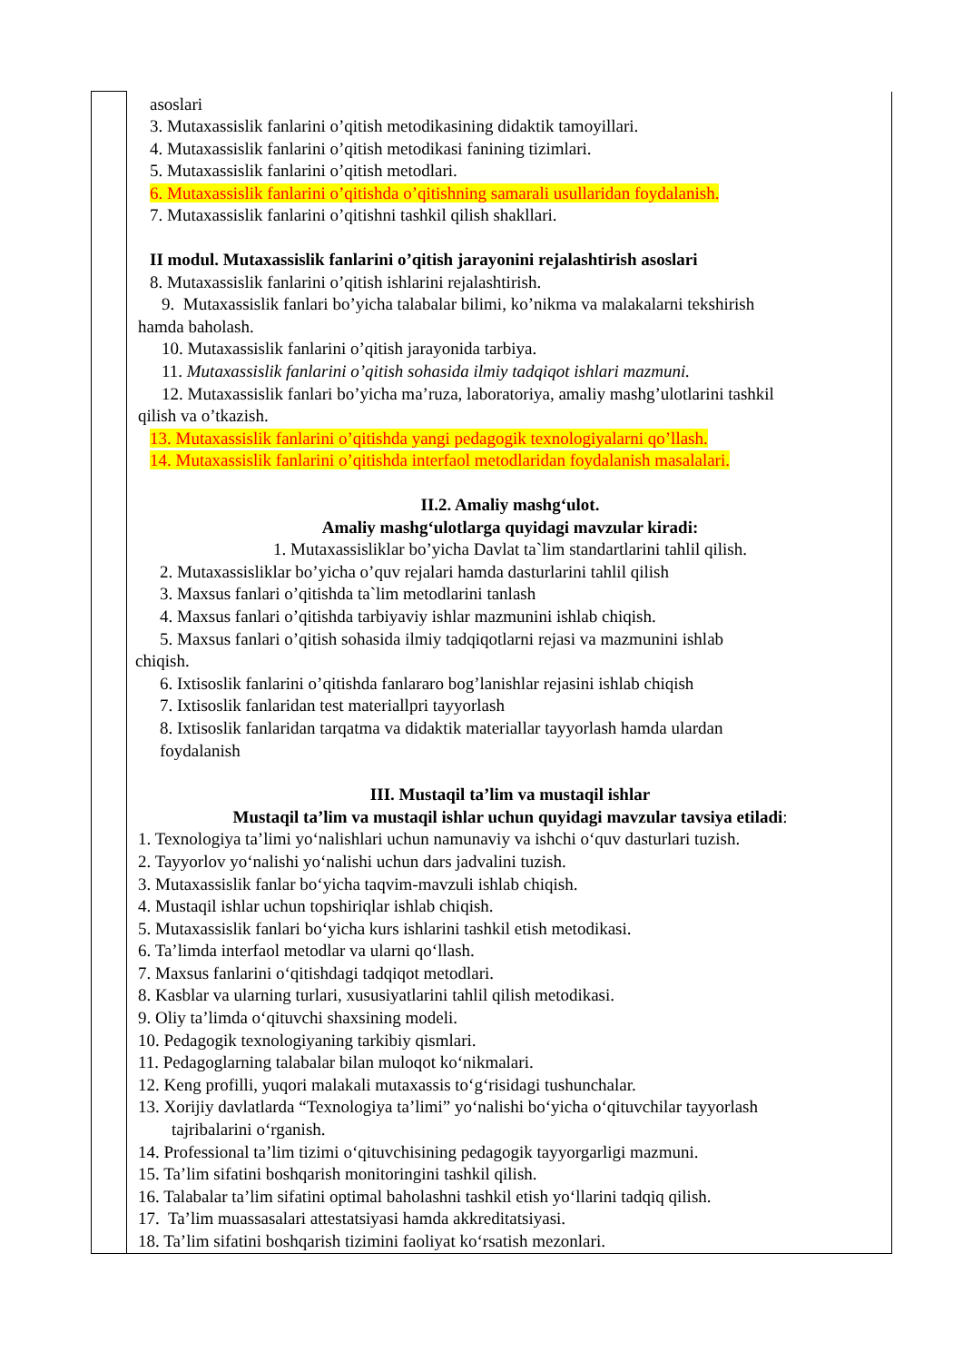| | asoslari 3. Mutaxassislik fanlarini o’qitish metodikasining didaktik tamoyillari. 4. Mutaxassislik fanlarini o’qitish metodikasi fanining tizimlari. 5. Mutaxassislik fanlarini o’qitish metodlari. 6. Mutaxassislik fanlarini o’qitishda o’qitishning samarali usullaridan foydalanish. 7. Mutaxassislik fanlarini o’qitishni tashkil qilish shakllari. II modul. Mutaxassislik fanlarini o’qitish jarayonini rejalashtirish asoslari 8. Mutaxassislik fanlarini o’qitish ishlarini rejalashtirish. 9. Mutaxassislik fanlari bo’yicha talabalar bilimi, ko’nikma va malakalarni tekshirish hamda baholash. 10. Mutaxassislik fanlarini o’qitish jarayonida tarbiya. 11. Mutaxassislik fanlarini o’qitish sohasida ilmiy tadqiqot ishlari mazmuni. 12. Mutaxassislik fanlari bo’yicha ma’ruza, laboratoriya, amaliy mashg’ulotlarini tashkil qilish va o’tkazish. 13. Mutaxassislik fanlarini o’qitishda yangi pedagogik texnologiyalarni qo’llash. 14. Mutaxassislik fanlarini o’qitishda interfaol metodlaridan foydalanish masalalari. II.2. Amaliy mashg‘ulot. Amaliy mashg‘ulotlarga quyidagi mavzular kiradi: 1. Mutaxassisliklar bo’yicha Davlat ta`lim standartlarini tahlil qilish. 2. Mutaxassisliklar bo’yicha o’quv rejalari hamda dasturlarini tahlil qilish 3. Maxsus fanlari o’qitishda ta`lim metodlarini tanlash 4. Maxsus fanlari o’qitishda tarbiyaviy ishlar mazmunini ishlab chiqish. 5. Maxsus fanlari o’qitish sohasida ilmiy tadqiqotlarni rejasi va mazmunini ishlab chiqish. 6. Ixtisoslik fanlarini o’qitishda fanlararo bog’lanishlar rejasini ishlab chiqish 7. Ixtisoslik fanlaridan test materiallpri tayyorlash 8. Ixtisoslik fanlaridan tarqatma va didaktik materiallar tayyorlash hamda ulardan foydalanish III. Mustaqil ta’lim va mustaqil ishlar Mustaqil ta’lim va mustaqil ishlar uchun quyidagi mavzular tavsiya etiladi : 1. Texnologiya ta’limi yo‘nalishlari uchun namunaviy va ishchi o‘quv dasturlari tuzish. 2. Tayyorlov yo‘nalishi yo‘nalishi uchun dars jadvalini tuzish. 3. Mutaxassislik fanlar bo‘yicha taqvim-mavzuli ishlab chiqish. 4. Mustaqil ishlar uchun topshiriqlar ishlab chiqish. 5. Mutaxassislik fanlari bo‘yicha kurs ishlarini tashkil etish metodikasi. 6. Ta’limda interfaol metodlar va ularni qo‘llash. 7. Maxsus fanlarini o‘qitishdagi tadqiqot metodlari. 8. Kasblar va ularning turlari, xususiyatlarini tahlil qilish metodikasi. 9. Oliy ta’limda o‘qituvchi shaxsining modeli. 10. Pedagogik texnologiyaning tarkibiy qismlari. 11. Pedagoglarning talabalar bilan muloqot ko‘nikmalari. 12. Keng profilli, yuqori malakali mutaxassis to‘g‘risidagi tushunchalar. 13. Xorijiy davlatlarda “Texnologiya ta’limi” yo‘nalishi bo‘yicha o‘qituvchilar tayyorlash tajribalarini o‘rganish. 14. Professional ta’lim tizimi o‘qituvchisining pedagogik tayyorgarligi mazmuni. 15. Ta’lim sifatini boshqarish monitoringini tashkil qilish. 16. Talabalar ta’lim sifatini optimal baholashni tashkil etish yo‘llarini tadqiq qilish. 17. Ta’lim muassasalari attestatsiyasi hamda akkreditatsiyasi. 18. Ta’lim sifatini boshqarish tizimini faoliyat ko‘rsatish mezonlari. |